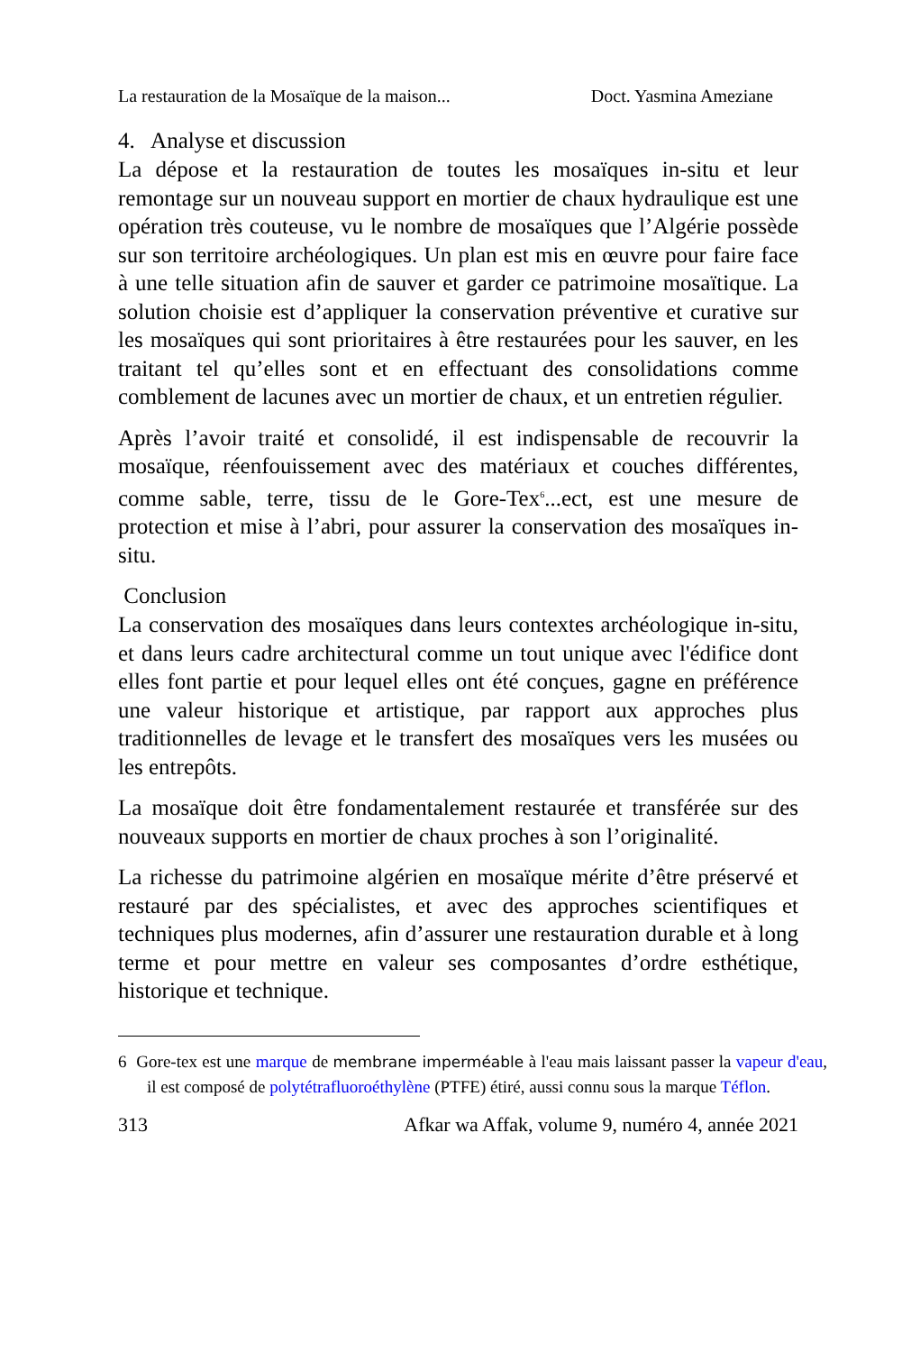La restauration de la Mosaïque de la maison... Doct. Yasmina Ameziane
4. Analyse et discussion
La dépose et la restauration de toutes les mosaïques in-situ et leur remontage sur un nouveau support en mortier de chaux hydraulique est une opération très couteuse, vu le nombre de mosaïques que l’Algérie possède sur son territoire archéologiques. Un plan est mis en œuvre pour faire face à une telle situation afin de sauver et garder ce patrimoine mosaïtique. La solution choisie est d’appliquer la conservation préventive et curative sur les mosaïques qui sont prioritaires à être restaurées pour les sauver, en les traitant tel qu’elles sont et en effectuant des consolidations comme comblement de lacunes avec un mortier de chaux, et un entretien régulier.
Après l’avoir traité et consolidé, il est indispensable de recouvrir la mosaïque, réenfouissement avec des matériaux et couches différentes, comme sable, terre, tissu de le Gore-Tex<sup>6</sup>...ect, est une mesure de protection et mise à l’abri, pour assurer la conservation des mosaïques in-situ.
Conclusion
La conservation des mosaïques dans leurs contextes archéologique in-situ, et dans leurs cadre architectural comme un tout unique avec l'édifice dont elles font partie et pour lequel elles ont été conçues, gagne en préférence une valeur historique et artistique, par rapport aux approches plus traditionnelles de levage et le transfert des mosaïques vers les musées ou les entrepôts.
La mosaïque doit être fondamentalement restaurée et transférée sur des nouveaux supports en mortier de chaux proches à son l’originalité.
La richesse du patrimoine algérien en mosaïque mérite d’être préservé et restauré par des spécialistes, et avec des approches scientifiques et techniques plus modernes, afin d’assurer une restauration durable et à long terme et pour mettre en valeur ses composantes d’ordre esthétique, historique et technique.
6 Gore-tex est une marque de membrane imperméable à l'eau mais laissant passer la vapeur d'eau, il est composé de polytétrafluoroéthylène (PTFE) étiré, aussi connu sous la marque Téflon.
313 Afkar wa Affak, volume 9, numéro 4, année 2021